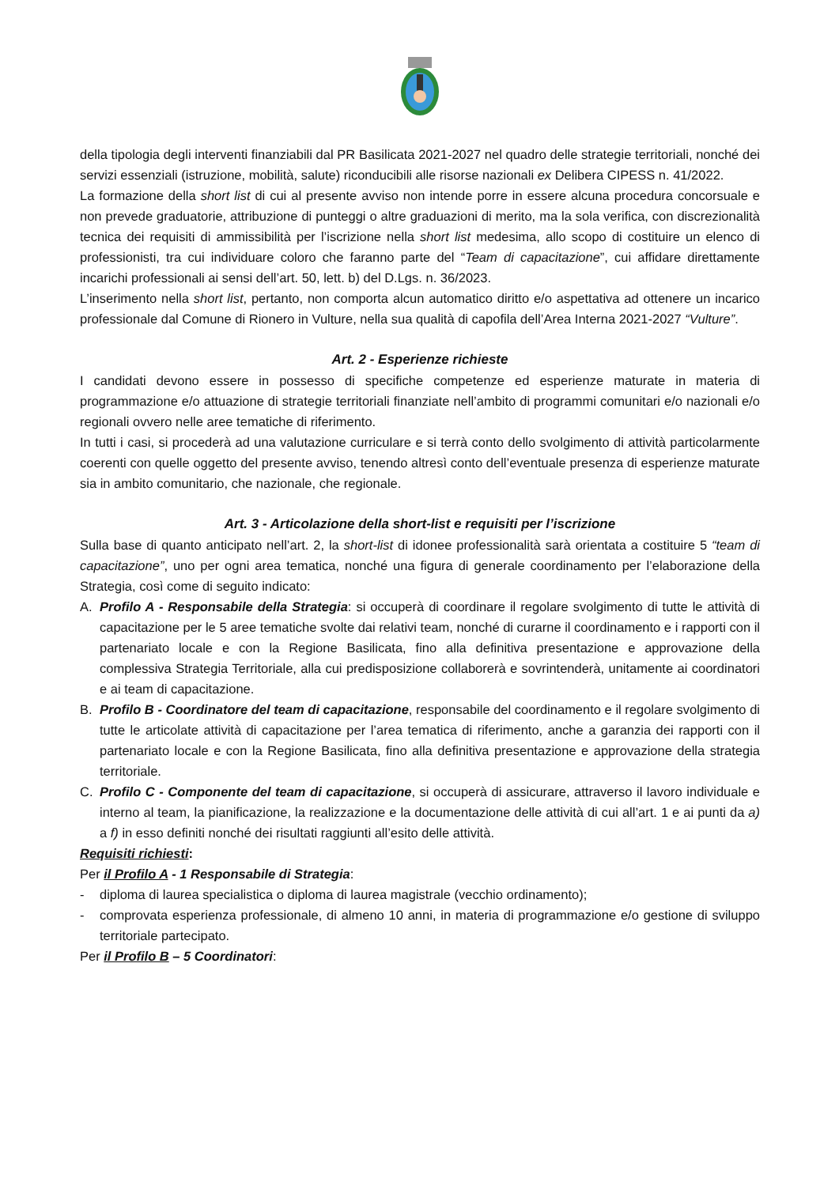della tipologia degli interventi finanziabili dal PR Basilicata 2021-2027 nel quadro delle strategie territoriali, nonché dei servizi essenziali (istruzione, mobilità, salute) riconducibili alle risorse nazionali ex Delibera CIPESS n. 41/2022.
La formazione della short list di cui al presente avviso non intende porre in essere alcuna procedura concorsuale e non prevede graduatorie, attribuzione di punteggi o altre graduazioni di merito, ma la sola verifica, con discrezionalità tecnica dei requisiti di ammissibilità per l’iscrizione nella short list medesima, allo scopo di costituire un elenco di professionisti, tra cui individuare coloro che faranno parte del “Team di capacitazione”, cui affidare direttamente incarichi professionali ai sensi dell’art. 50, lett. b) del D.Lgs. n. 36/2023.
L’inserimento nella short list, pertanto, non comporta alcun automatico diritto e/o aspettativa ad ottenere un incarico professionale dal Comune di Rionero in Vulture, nella sua qualità di capofila dell’Area Interna 2021-2027 “Vulture”.
Art. 2 - Esperienze richieste
I candidati devono essere in possesso di specifiche competenze ed esperienze maturate in materia di programmazione e/o attuazione di strategie territoriali finanziate nell’ambito di programmi comunitari e/o nazionali e/o regionali ovvero nelle aree tematiche di riferimento.
In tutti i casi, si procederà ad una valutazione curriculare e si terrà conto dello svolgimento di attività particolarmente coerenti con quelle oggetto del presente avviso, tenendo altresì conto dell’eventuale presenza di esperienze maturate sia in ambito comunitario, che nazionale, che regionale.
Art. 3 - Articolazione della short-list e requisiti per l’iscrizione
Sulla base di quanto anticipato nell’art. 2, la short-list di idonee professionalità sarà orientata a costituire 5 “team di capacitazione”, uno per ogni area tematica, nonché una figura di generale coordinamento per l’elaborazione della Strategia, così come di seguito indicato:
A. Profilo A - Responsabile della Strategia: si occuperà di coordinare il regolare svolgimento di tutte le attività di capacitazione per le 5 aree tematiche svolte dai relativi team, nonché di curarne il coordinamento e i rapporti con il partenariato locale e con la Regione Basilicata, fino alla definitiva presentazione e approvazione della complessiva Strategia Territoriale, alla cui predisposizione collaborerà e sovrintenderà, unitamente ai coordinatori e ai team di capacitazione.
B. Profilo B - Coordinatore del team di capacitazione, responsabile del coordinamento e il regolare svolgimento di tutte le articolate attività di capacitazione per l’area tematica di riferimento, anche a garanzia dei rapporti con il partenariato locale e con la Regione Basilicata, fino alla definitiva presentazione e approvazione della strategia territoriale.
C. Profilo C - Componente del team di capacitazione, si occuperà di assicurare, attraverso il lavoro individuale e interno al team, la pianificazione, la realizzazione e la documentazione delle attività di cui all’art. 1 e ai punti da a) a f) in esso definiti nonché dei risultati raggiunti all’esito delle attività.
Requisiti richiesti:
Per il Profilo A - 1 Responsabile di Strategia:
- diploma di laurea specialistica o diploma di laurea magistrale (vecchio ordinamento);
- comprovata esperienza professionale, di almeno 10 anni, in materia di programmazione e/o gestione di sviluppo territoriale partecipato.
Per il Profilo B – 5 Coordinatori: